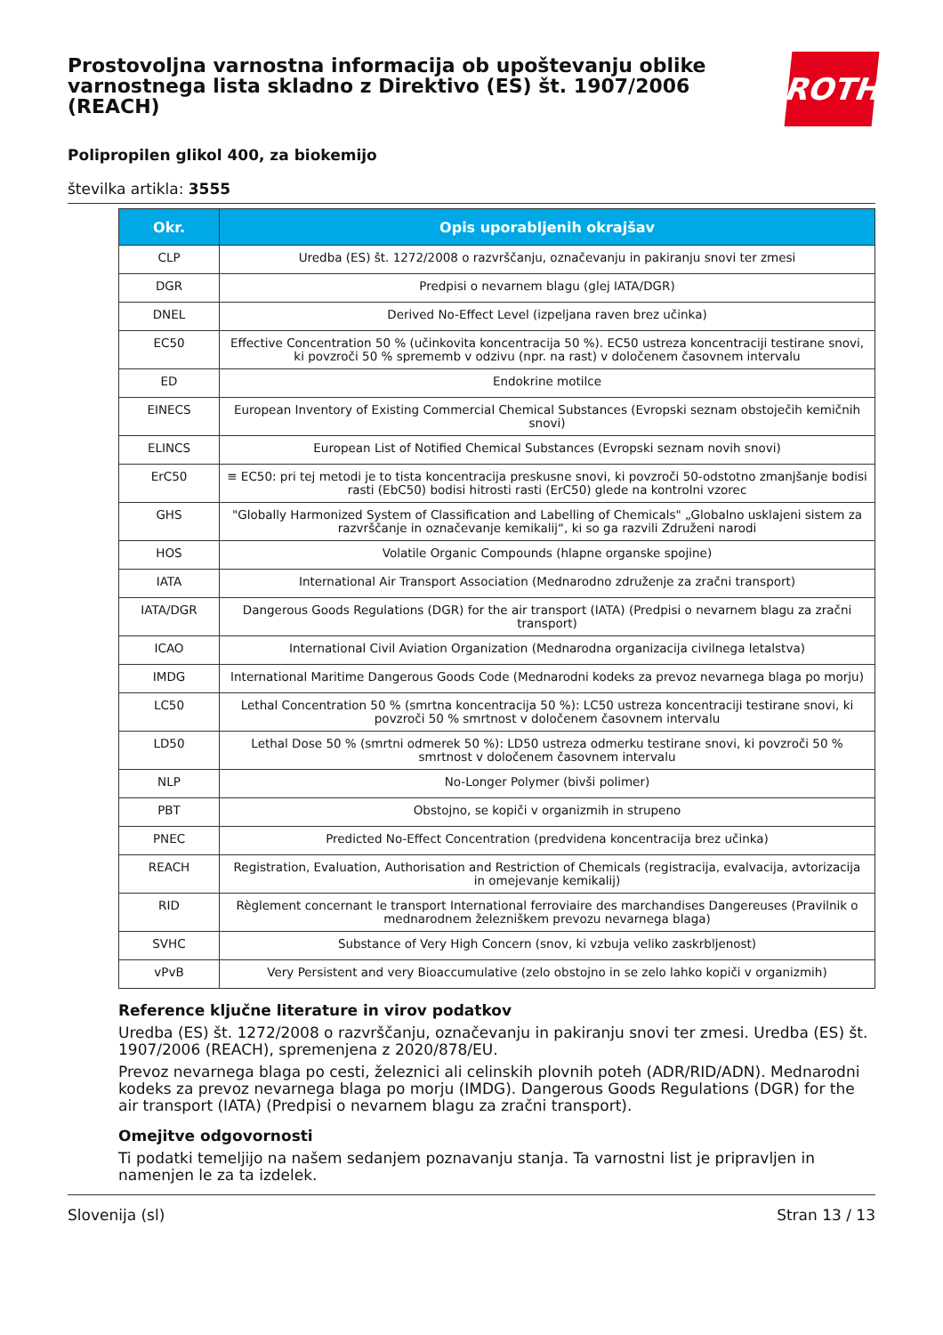Prostovoljna varnostna informacija ob upoštevanju oblike varnostnega lista skladno z Direktivo (ES) št. 1907/2006 (REACH)
ROTH
Polipropilen glikol 400, za biokemijo
številka artikla: 3555
| Okr. | Opis uporabljenih okrajšav |
| --- | --- |
| CLP | Uredba (ES) št. 1272/2008 o razvrščanju, označevanju in pakiranju snovi ter zmesi |
| DGR | Predpisi o nevarnem blagu (glej IATA/DGR) |
| DNEL | Derived No-Effect Level (izpeljana raven brez učinka) |
| EC50 | Effective Concentration 50 % (učinkovita koncentracija 50 %). EC50 ustreza koncentraciji testirane snovi, ki povzroči 50 % sprememb v odzivu (npr. na rast) v določenem časovnem intervalu |
| ED | Endokrine motilce |
| EINECS | European Inventory of Existing Commercial Chemical Substances (Evropski seznam obstoječih kemičnih snovi) |
| ELINCS | European List of Notified Chemical Substances (Evropski seznam novih snovi) |
| ErC50 | ≡ EC50: pri tej metodi je to tista koncentracija preskusne snovi, ki povzroči 50-odstotno zmanjšanje bodisi rasti (EbC50) bodisi hitrosti rasti (ErC50) glede na kontrolni vzorec |
| GHS | "Globally Harmonized System of Classification and Labelling of Chemicals" „Globalno usklajeni sistem za razvrščanje in označevanje kemikalij“, ki so ga razvili Združeni narodi |
| HOS | Volatile Organic Compounds (hlapne organske spojine) |
| IATA | International Air Transport Association (Mednarodno združenje za zračni transport) |
| IATA/DGR | Dangerous Goods Regulations (DGR) for the air transport (IATA) (Predpisi o nevarnem blagu za zračni transport) |
| ICAO | International Civil Aviation Organization (Mednarodna organizacija civilnega letalstva) |
| IMDG | International Maritime Dangerous Goods Code (Mednarodni kodeks za prevoz nevarnega blaga po morju) |
| LC50 | Lethal Concentration 50 % (smrtna koncentracija 50 %): LC50 ustreza koncentraciji testirane snovi, ki povzroči 50 % smrtnost v določenem časovnem intervalu |
| LD50 | Lethal Dose 50 % (smrtni odmerek 50 %): LD50 ustreza odmerku testirane snovi, ki povzroči 50 % smrtnost v določenem časovnem intervalu |
| NLP | No-Longer Polymer (bivši polimer) |
| PBT | Obstojno, se kopiči v organizmih in strupeno |
| PNEC | Predicted No-Effect Concentration (predvidena koncentracija brez učinka) |
| REACH | Registration, Evaluation, Authorisation and Restriction of Chemicals (registracija, evalvacija, avtorizacija in omejevanje kemikalij) |
| RID | Règlement concernant le transport International ferroviaire des marchandises Dangereuses (Pravilnik o mednarodnem železniškem prevozu nevarnega blaga) |
| SVHC | Substance of Very High Concern (snov, ki vzbuja veliko zaskrbljenost) |
| vPvB | Very Persistent and very Bioaccumulative (zelo obstojno in se zelo lahko kopiči v organizmih) |
Reference ključne literature in virov podatkov
Uredba (ES) št. 1272/2008 o razvrščanju, označevanju in pakiranju snovi ter zmesi. Uredba (ES) št. 1907/2006 (REACH), spremenjena z 2020/878/EU.
Prevoz nevarnega blaga po cesti, železnici ali celinskih plovnih poteh (ADR/RID/ADN). Mednarodni kodeks za prevoz nevarnega blaga po morju (IMDG). Dangerous Goods Regulations (DGR) for the air transport (IATA) (Predpisi o nevarnem blagu za zračni transport).
Omejitve odgovornosti
Ti podatki temeljijo na našem sedanjem poznavanju stanja. Ta varnostni list je pripravljen in namenjen le za ta izdelek.
Slovenija (sl) Stran 13 / 13